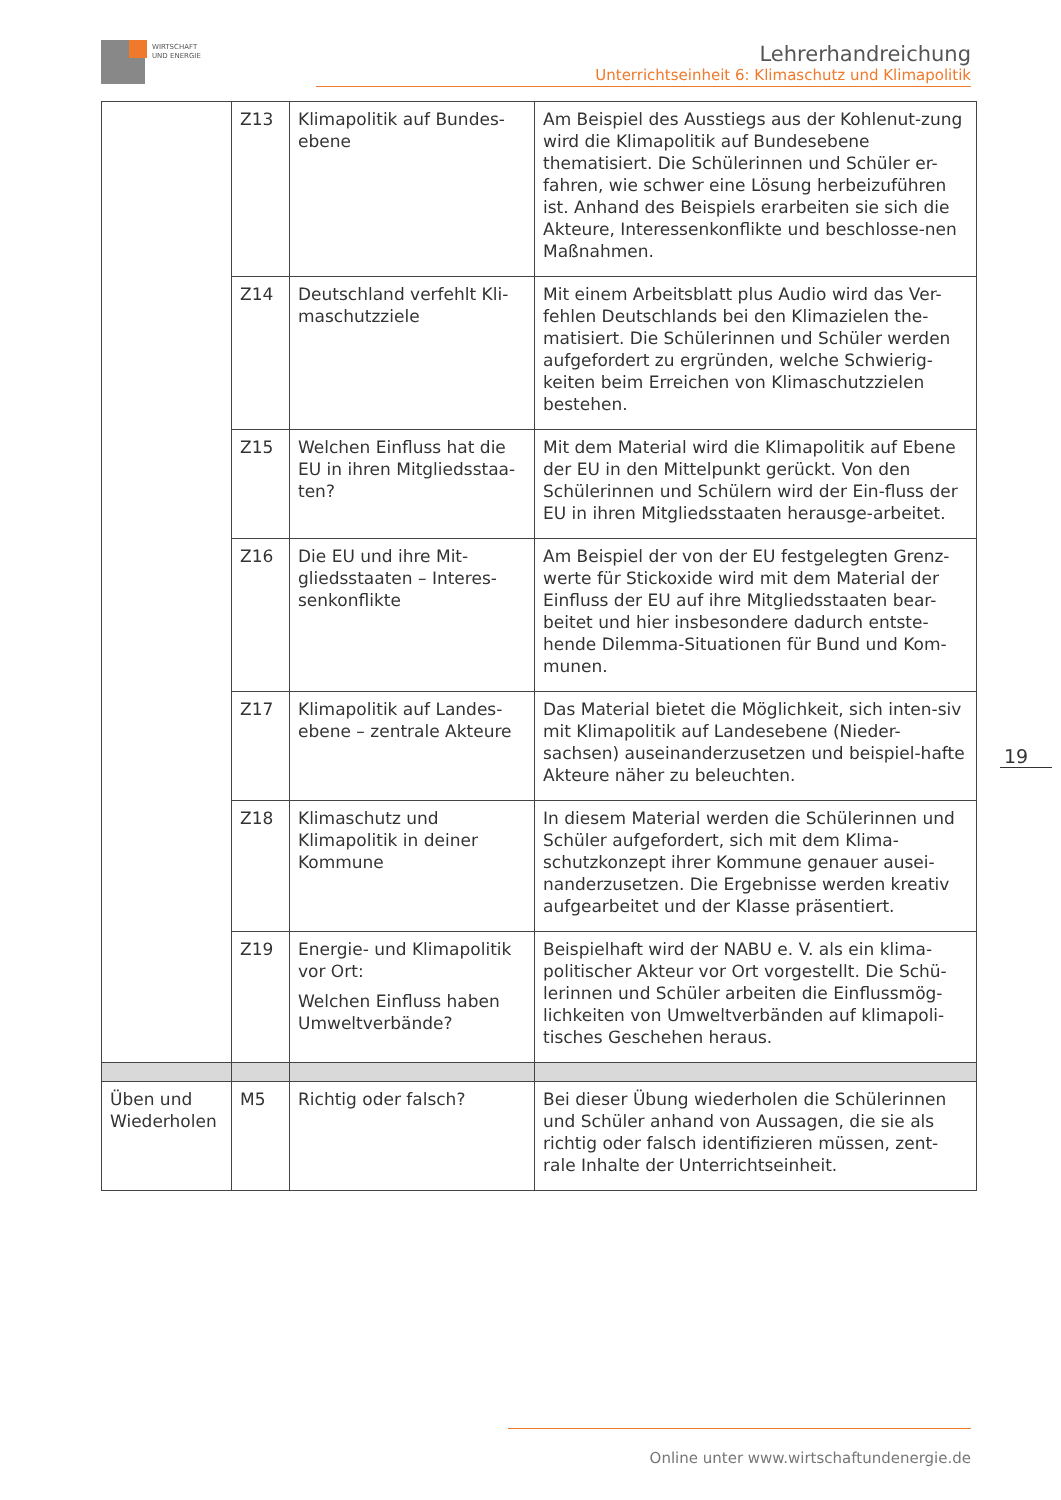WIRTSCHAFT
UND ENERGIE
Lehrerhandreichung
Unterrichtseinheit 6: Klimaschutz und Klimapolitik
| | Z13 | Klimapolitik auf Bundes-ebene | Am Beispiel des Ausstiegs aus der Kohlenut-zung wird die Klimapolitik auf Bundesebene thematisiert. Die Schülerinnen und Schüler er-fahren, wie schwer eine Lösung herbeizuführen ist. Anhand des Beispiels erarbeiten sie sich die Akteure, Interessenkonflikte und beschlosse-nen Maßnahmen. |
| | Z14 | Deutschland verfehlt Kli-maschutzziele | Mit einem Arbeitsblatt plus Audio wird das Ver-fehlen Deutschlands bei den Klimazielen the-matisiert. Die Schülerinnen und Schüler werden aufgefordert zu ergründen, welche Schwierig-keiten beim Erreichen von Klimaschutzzielen bestehen. |
| | Z15 | Welchen Einfluss hat die EU in ihren Mitgliedsstaa-ten? | Mit dem Material wird die Klimapolitik auf Ebene der EU in den Mittelpunkt gerückt. Von den Schülerinnen und Schülern wird der Ein-fluss der EU in ihren Mitgliedsstaaten herausge-arbeitet. |
| | Z16 | Die EU und ihre Mit-gliedsstaaten – Interes-senkonflikte | Am Beispiel der von der EU festgelegten Grenz-werte für Stickoxide wird mit dem Material der Einfluss der EU auf ihre Mitgliedsstaaten bear-beitet und hier insbesondere dadurch entste-hende Dilemma-Situationen für Bund und Kom-munen. |
| | Z17 | Klimapolitik auf Landes-ebene – zentrale Akteure | Das Material bietet die Möglichkeit, sich inten-siv mit Klimapolitik auf Landesebene (Nieder-sachsen) auseinanderzusetzen und beispiel-hafte Akteure näher zu beleuchten. |
| | Z18 | Klimaschutz und Klimapolitik in deiner Kommune | In diesem Material werden die Schülerinnen und Schüler aufgefordert, sich mit dem Klima-schutzkonzept ihrer Kommune genauer ausei-nanderzusetzen. Die Ergebnisse werden kreativ aufgearbeitet und der Klasse präsentiert. |
| | Z19 | Energie- und Klimapolitik vor Ort: Welchen Einfluss haben Umweltverbände? | Beispielhaft wird der NABU e. V. als ein klima-politischer Akteur vor Ort vorgestellt. Die Schü-lerinnen und Schüler arbeiten die Einflussmög-lichkeiten von Umweltverbänden auf klimapoli-tisches Geschehen heraus. |
| Üben und Wiederholen | M5 | Richtig oder falsch? | Bei dieser Übung wiederholen die Schülerinnen und Schüler anhand von Aussagen, die sie als richtig oder falsch identifizieren müssen, zent-rale Inhalte der Unterrichtseinheit. |
19
Online unter www.wirtschaftundenergie.de